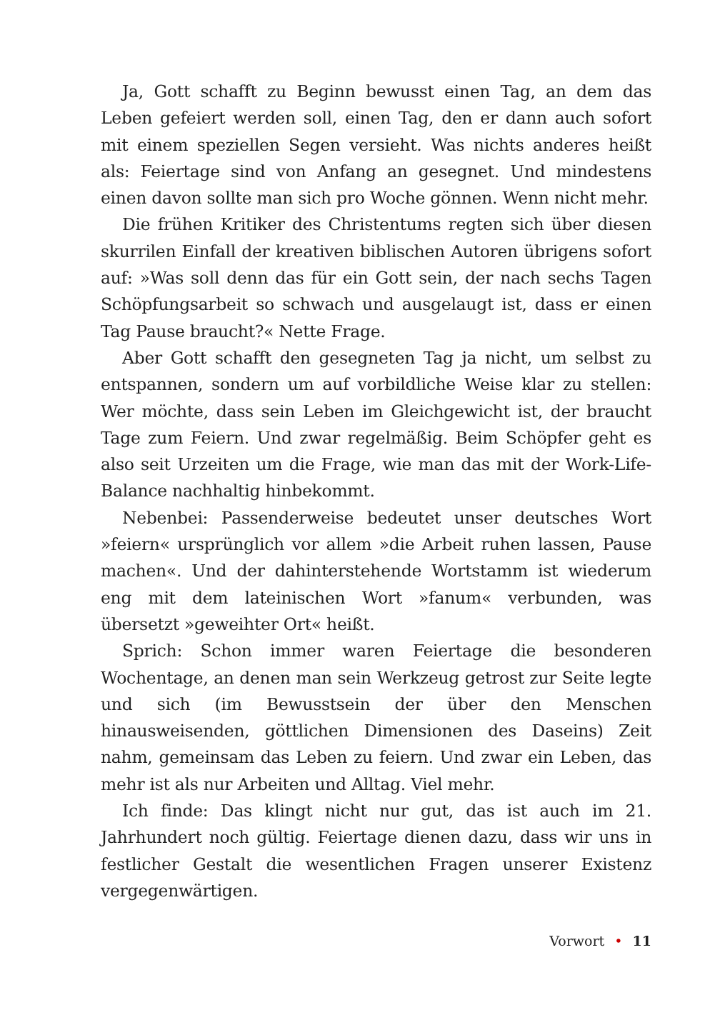Ja, Gott schafft zu Beginn bewusst einen Tag, an dem das Leben gefeiert werden soll, einen Tag, den er dann auch sofort mit einem speziellen Segen versieht. Was nichts anderes heißt als: Feiertage sind von Anfang an gesegnet. Und mindestens einen davon sollte man sich pro Woche gönnen. Wenn nicht mehr.
Die frühen Kritiker des Christentums regten sich über diesen skurrilen Einfall der kreativen biblischen Autoren übrigens sofort auf: »Was soll denn das für ein Gott sein, der nach sechs Tagen Schöpfungsarbeit so schwach und ausgelaugt ist, dass er einen Tag Pause braucht?« Nette Frage.
Aber Gott schafft den gesegneten Tag ja nicht, um selbst zu entspannen, sondern um auf vorbildliche Weise klar zu stellen: Wer möchte, dass sein Leben im Gleichgewicht ist, der braucht Tage zum Feiern. Und zwar regelmäßig. Beim Schöpfer geht es also seit Urzeiten um die Frage, wie man das mit der Work-Life-Balance nachhaltig hinbekommt.
Nebenbei: Passenderweise bedeutet unser deutsches Wort »feiern« ursprünglich vor allem »die Arbeit ruhen lassen, Pause machen«. Und der dahinterstehende Wortstamm ist wiederum eng mit dem lateinischen Wort »fanum« verbunden, was übersetzt »geweihter Ort« heißt.
Sprich: Schon immer waren Feiertage die besonderen Wochentage, an denen man sein Werkzeug getrost zur Seite legte und sich (im Bewusstsein der über den Menschen hinausweisenden, göttlichen Dimensionen des Daseins) Zeit nahm, gemeinsam das Leben zu feiern. Und zwar ein Leben, das mehr ist als nur Arbeiten und Alltag. Viel mehr.
Ich finde: Das klingt nicht nur gut, das ist auch im 21. Jahrhundert noch gültig. Feiertage dienen dazu, dass wir uns in festlicher Gestalt die wesentlichen Fragen unserer Existenz vergegenwärtigen.
Vorwort • 11